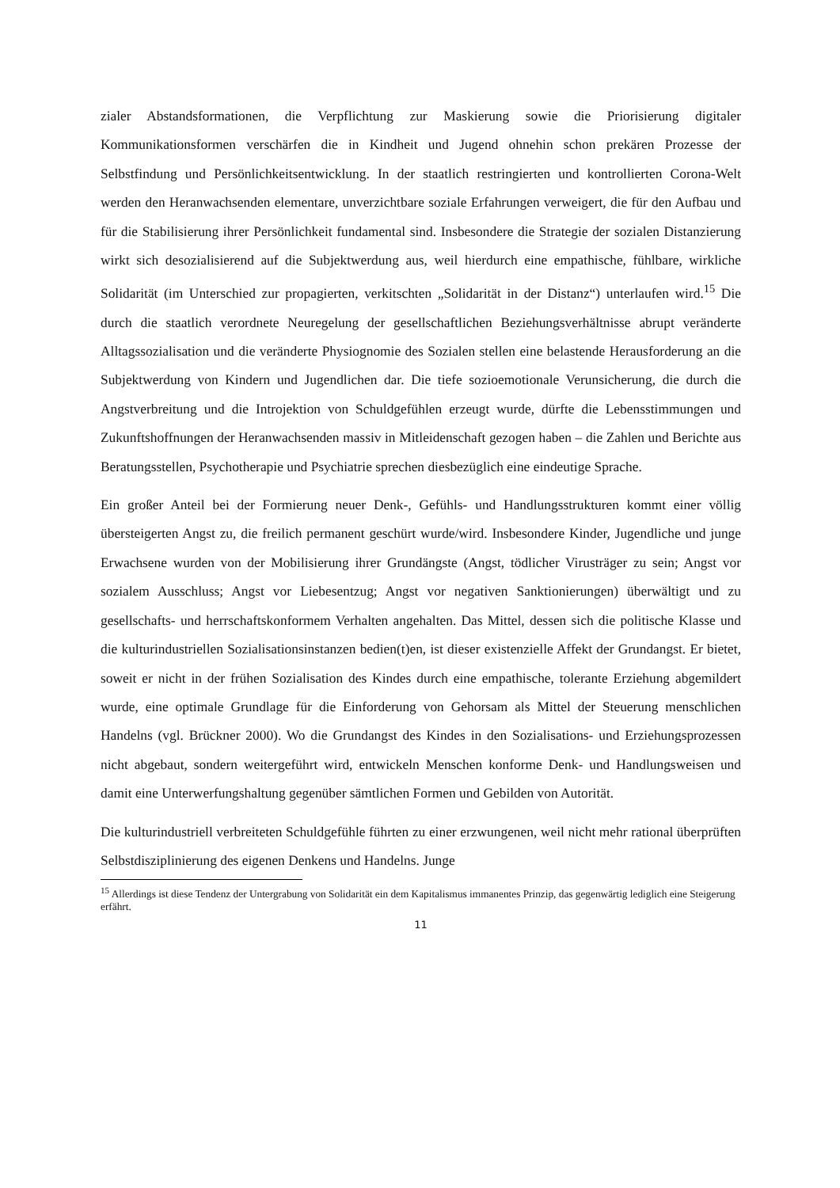zialer Abstandsformationen, die Verpflichtung zur Maskierung sowie die Priorisierung digitaler Kommunikationsformen verschärfen die in Kindheit und Jugend ohnehin schon prekären Prozesse der Selbstfindung und Persönlichkeitsentwicklung. In der staatlich restringierten und kontrollierten Corona-Welt werden den Heranwachsenden elementare, unverzichtbare soziale Erfahrungen verweigert, die für den Aufbau und für die Stabilisierung ihrer Persönlichkeit fundamental sind. Insbesondere die Strategie der sozialen Distanzierung wirkt sich desozialisierend auf die Subjektwerdung aus, weil hierdurch eine empathische, fühlbare, wirkliche Solidarität (im Unterschied zur propagierten, verkitschten „Solidarität in der Distanz“) unterlaufen wird.<sup>15</sup> Die durch die staatlich verordnete Neuregelung der gesellschaftlichen Beziehungsverhältnisse abrupt veränderte Alltagssozialisation und die veränderte Physiognomie des Sozialen stellen eine belastende Herausforderung an die Subjektwerdung von Kindern und Jugendlichen dar. Die tiefe sozioemotionale Verunsicherung, die durch die Angstverbreitung und die Introjektion von Schuldgefühlen erzeugt wurde, dürfte die Lebensstimmungen und Zukunftshoffnungen der Heranwachsenden massiv in Mitleidenschaft gezogen haben – die Zahlen und Berichte aus Beratungsstellen, Psychotherapie und Psychiatrie sprechen diesbezüglich eine eindeutige Sprache.
Ein großer Anteil bei der Formierung neuer Denk-, Gefühls- und Handlungsstrukturen kommt einer völlig übersteigerten Angst zu, die freilich permanent geschürt wurde/wird. Insbesondere Kinder, Jugendliche und junge Erwachsene wurden von der Mobilisierung ihrer Grundängste (Angst, tödlicher Virusträger zu sein; Angst vor sozialem Ausschluss; Angst vor Liebesentzug; Angst vor negativen Sanktionierungen) überwältigt und zu gesellschafts- und herrschaftskonformem Verhalten angehalten. Das Mittel, dessen sich die politische Klasse und die kulturindustriellen Sozialisationsinstanzen bedien(t)en, ist dieser existenzielle Affekt der Grundangst. Er bietet, soweit er nicht in der frühen Sozialisation des Kindes durch eine empathische, tolerante Erziehung abgemildert wurde, eine optimale Grundlage für die Einforderung von Gehorsam als Mittel der Steuerung menschlichen Handelns (vgl. Brückner 2000). Wo die Grundangst des Kindes in den Sozialisations- und Erziehungsprozessen nicht abgebaut, sondern weitergeführt wird, entwickeln Menschen konforme Denk- und Handlungsweisen und damit eine Unterwerfungshaltung gegenüber sämtlichen Formen und Gebilden von Autorität.
Die kulturindustriell verbreiteten Schuldgefühle führten zu einer erzwungenen, weil nicht mehr rational überprüften Selbstdisziplinierung des eigenen Denkens und Handelns. Junge
<sup>15</sup> Allerdings ist diese Tendenz der Untergrabung von Solidarität ein dem Kapitalismus immanentes Prinzip, das gegenwärtig lediglich eine Steigerung erfährt.
11